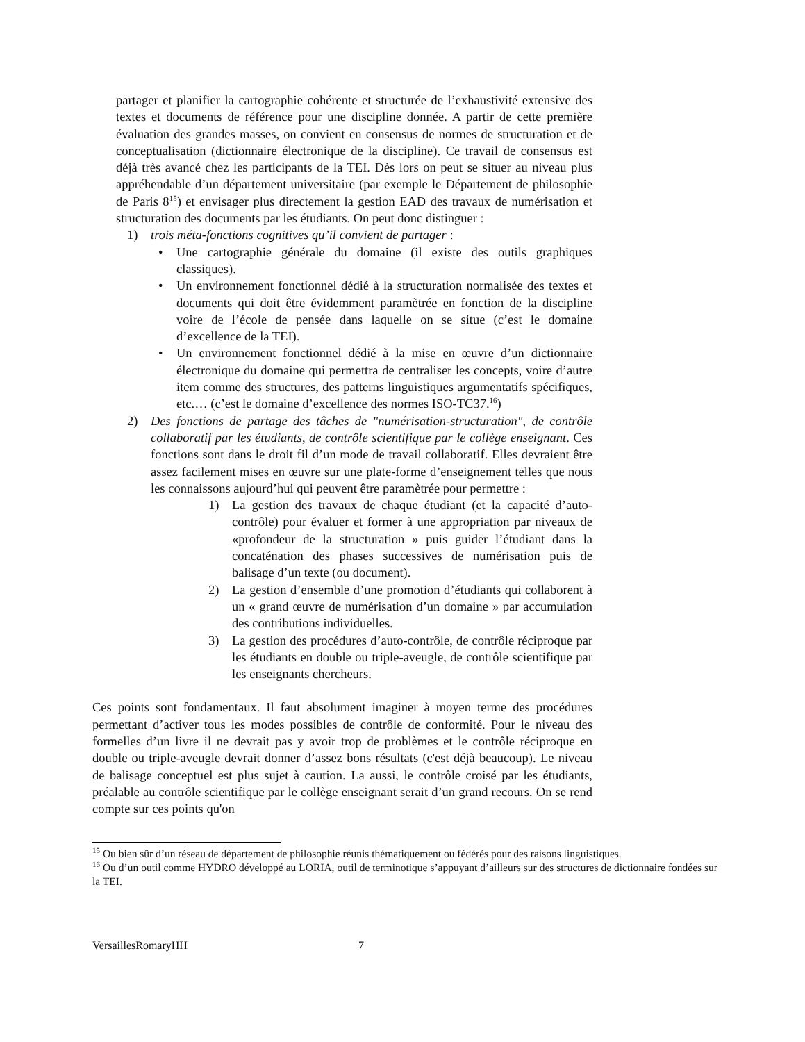partager et planifier la cartographie cohérente et structurée de l’exhaustivité extensive des textes et documents de référence pour une discipline donnée. A partir de cette première évaluation des grandes masses, on convient en consensus de normes de structuration et de conceptualisation (dictionnaire électronique de la discipline). Ce travail de consensus est déjà très avancé chez les participants de la TEI. Dès lors on peut se situer au niveau plus appréhendable d’un département universitaire (par exemple le Département de philosophie de Paris 8<sup>15</sup>) et envisager plus directement la gestion EAD des travaux de numérisation et structuration des documents par les étudiants. On peut donc distinguer :
1) trois méta-fonctions cognitives qu’il convient de partager :
• Une cartographie générale du domaine (il existe des outils graphiques classiques).
• Un environnement fonctionnel dédié à la structuration normalisée des textes et documents qui doit être évidemment paramètrée en fonction de la discipline voire de l’école de pensée dans laquelle on se situe (c’est le domaine d’excellence de la TEI).
• Un environnement fonctionnel dédié à la mise en œuvre d’un dictionnaire électronique du domaine qui permettra de centraliser les concepts, voire d’autre item comme des structures, des patterns linguistiques argumentatifs spécifiques, etc.… (c’est le domaine d’excellence des normes ISO-TC37.<sup>16</sup>)
2) Des fonctions de partage des tâches de "numérisation-structuration", de contrôle collaboratif par les étudiants, de contrôle scientifique par le collège enseignant. Ces fonctions sont dans le droit fil d’un mode de travail collaboratif. Elles devraient être assez facilement mises en œuvre sur une plate-forme d’enseignement telles que nous les connaissons aujourd’hui qui peuvent être paramètrée pour permettre :
1) La gestion des travaux de chaque étudiant (et la capacité d’auto-contrôle) pour évaluer et former à une appropriation par niveaux de «profondeur de la structuration » puis guider l’étudiant dans la concaténation des phases successives de numérisation puis de balisage d’un texte (ou document).
2) La gestion d’ensemble d’une promotion d’étudiants qui collaborent à un « grand œuvre de numérisation d’un domaine » par accumulation des contributions individuelles.
3) La gestion des procédures d’auto-contrôle, de contrôle réciproque par les étudiants en double ou triple-aveugle, de contrôle scientifique par les enseignants chercheurs.
Ces points sont fondamentaux. Il faut absolument imaginer à moyen terme des procédures permettant d’activer tous les modes possibles de contrôle de conformité. Pour le niveau des formelles d’un livre il ne devrait pas y avoir trop de problèmes et le contrôle réciproque en double ou triple-aveugle devrait donner d’assez bons résultats (c'est déjà beaucoup). Le niveau de balisage conceptuel est plus sujet à caution. La aussi, le contrôle croisé par les étudiants, préalable au contrôle scientifique par le collège enseignant serait d’un grand recours. On se rend compte sur ces points qu'on
<sup>15</sup> Ou bien sûr d’un réseau de département de philosophie réunis thématiquement ou fédérés pour des raisons linguistiques.
<sup>16</sup> Ou d’un outil comme HYDRO développé au LORIA, outil de terminotique s’appuyant d’ailleurs sur des structures de dictionnaire fondées sur la TEI.
VersaillesRomaryHH 7